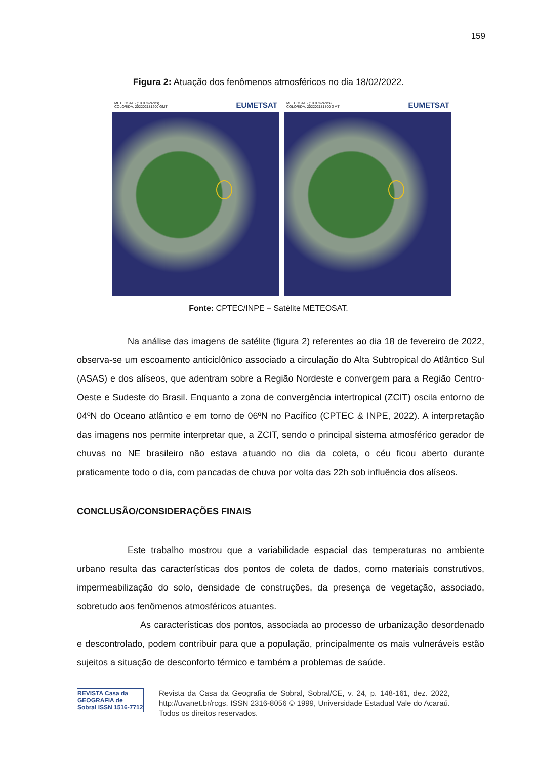159
Figura 2: Atuação dos fenômenos atmosféricos no dia 18/02/2022.
METEOSAT - (10.8 microns)
COLORIDA: 202202181200 GMT EUMETSAT
METEOSAT - (10.8 microns)
COLORIDA: 202202181800 GMT EUMETSAT
Fonte: CPTEC/INPE – Satélite METEOSAT.
Na análise das imagens de satélite (figura 2) referentes ao dia 18 de fevereiro de 2022, observa-se um escoamento anticiclônico associado a circulação do Alta Subtropical do Atlântico Sul (ASAS) e dos alíseos, que adentram sobre a Região Nordeste e convergem para a Região Centro-Oeste e Sudeste do Brasil. Enquanto a zona de convergência intertropical (ZCIT) oscila entorno de 04ºN do Oceano atlântico e em torno de 06ºN no Pacífico (CPTEC & INPE, 2022). A interpretação das imagens nos permite interpretar que, a ZCIT, sendo o principal sistema atmosférico gerador de chuvas no NE brasileiro não estava atuando no dia da coleta, o céu ficou aberto durante praticamente todo o dia, com pancadas de chuva por volta das 22h sob influência dos alíseos.
CONCLUSÃO/CONSIDERAÇÕES FINAIS
Este trabalho mostrou que a variabilidade espacial das temperaturas no ambiente urbano resulta das características dos pontos de coleta de dados, como materiais construtivos, impermeabilização do solo, densidade de construções, da presença de vegetação, associado, sobretudo aos fenômenos atmosféricos atuantes.
As características dos pontos, associada ao processo de urbanização desordenado e descontrolado, podem contribuir para que a população, principalmente os mais vulneráveis estão sujeitos a situação de desconforto térmico e também a problemas de saúde.
REVISTA Casa da GEOGRAFIA de Sobral ISSN 1516-7712
Revista da Casa da Geografia de Sobral, Sobral/CE, v. 24, p. 148-161, dez. 2022, http://uvanet.br/rcgs. ISSN 2316-8056 © 1999, Universidade Estadual Vale do Acaraú. Todos os direitos reservados.